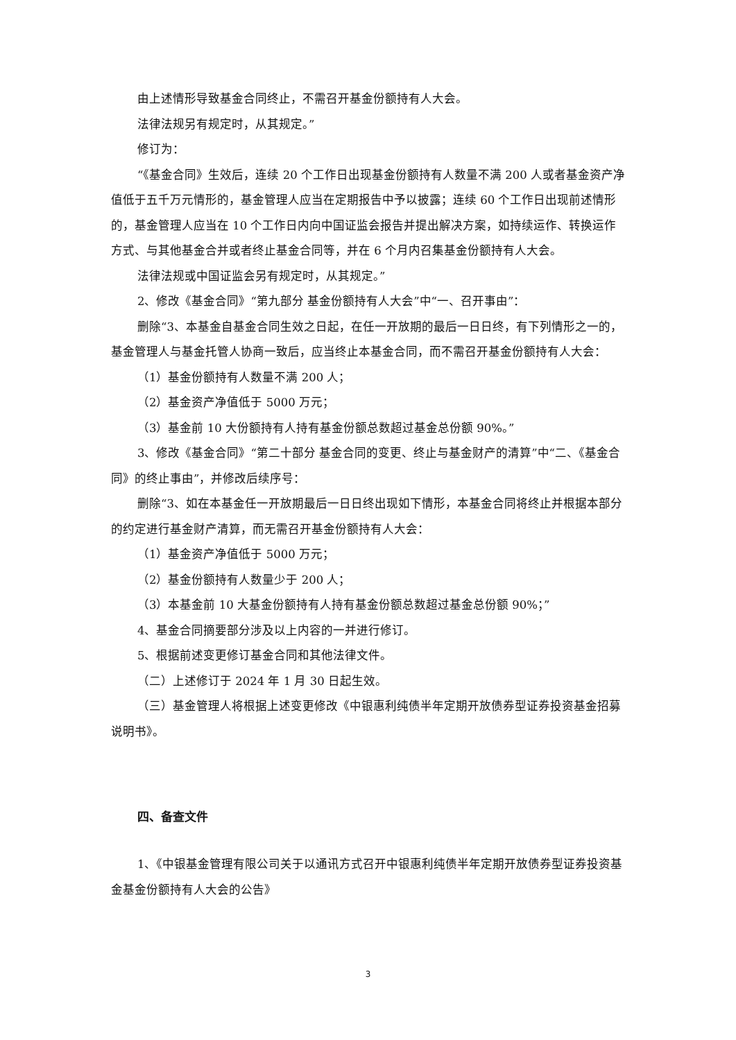由上述情形导致基金合同终止，不需召开基金份额持有人大会。
法律法规另有规定时，从其规定。”
修订为：
“《基金合同》生效后，连续 20 个工作日出现基金份额持有人数量不满 200 人或者基金资产净值低于五千万元情形的，基金管理人应当在定期报告中予以披露；连续 60 个工作日出现前述情形的，基金管理人应当在 10 个工作日内向中国证监会报告并提出解决方案，如持续运作、转换运作方式、与其他基金合并或者终止基金合同等，并在 6 个月内召集基金份额持有人大会。
法律法规或中国证监会另有规定时，从其规定。”
2、修改《基金合同》“第九部分 基金份额持有人大会”中“一、召开事由”：
删除“3、本基金自基金合同生效之日起，在任一开放期的最后一日日终，有下列情形之一的，基金管理人与基金托管人协商一致后，应当终止本基金合同，而不需召开基金份额持有人大会：
（1）基金份额持有人数量不满 200 人；
（2）基金资产净值低于 5000 万元；
（3）基金前 10 大份额持有人持有基金份额总数超过基金总份额 90%。”
3、修改《基金合同》“第二十部分 基金合同的变更、终止与基金财产的清算”中“二、《基金合同》的终止事由”，并修改后续序号：
删除“3、如在本基金任一开放期最后一日日终出现如下情形，本基金合同将终止并根据本部分的约定进行基金财产清算，而无需召开基金份额持有人大会：
（1）基金资产净值低于 5000 万元；
（2）基金份额持有人数量少于 200 人；
（3）本基金前 10 大基金份额持有人持有基金份额总数超过基金总份额 90%；”
4、基金合同摘要部分涉及以上内容的一并进行修订。
5、根据前述变更修订基金合同和其他法律文件。
（二）上述修订于 2024 年 1 月 30 日起生效。
（三）基金管理人将根据上述变更修改《中银惠利纯债半年定期开放债券型证券投资基金招募说明书》。
四、备查文件
1、《中银基金管理有限公司关于以通讯方式召开中银惠利纯债半年定期开放债券型证券投资基金基金份额持有人大会的公告》
3